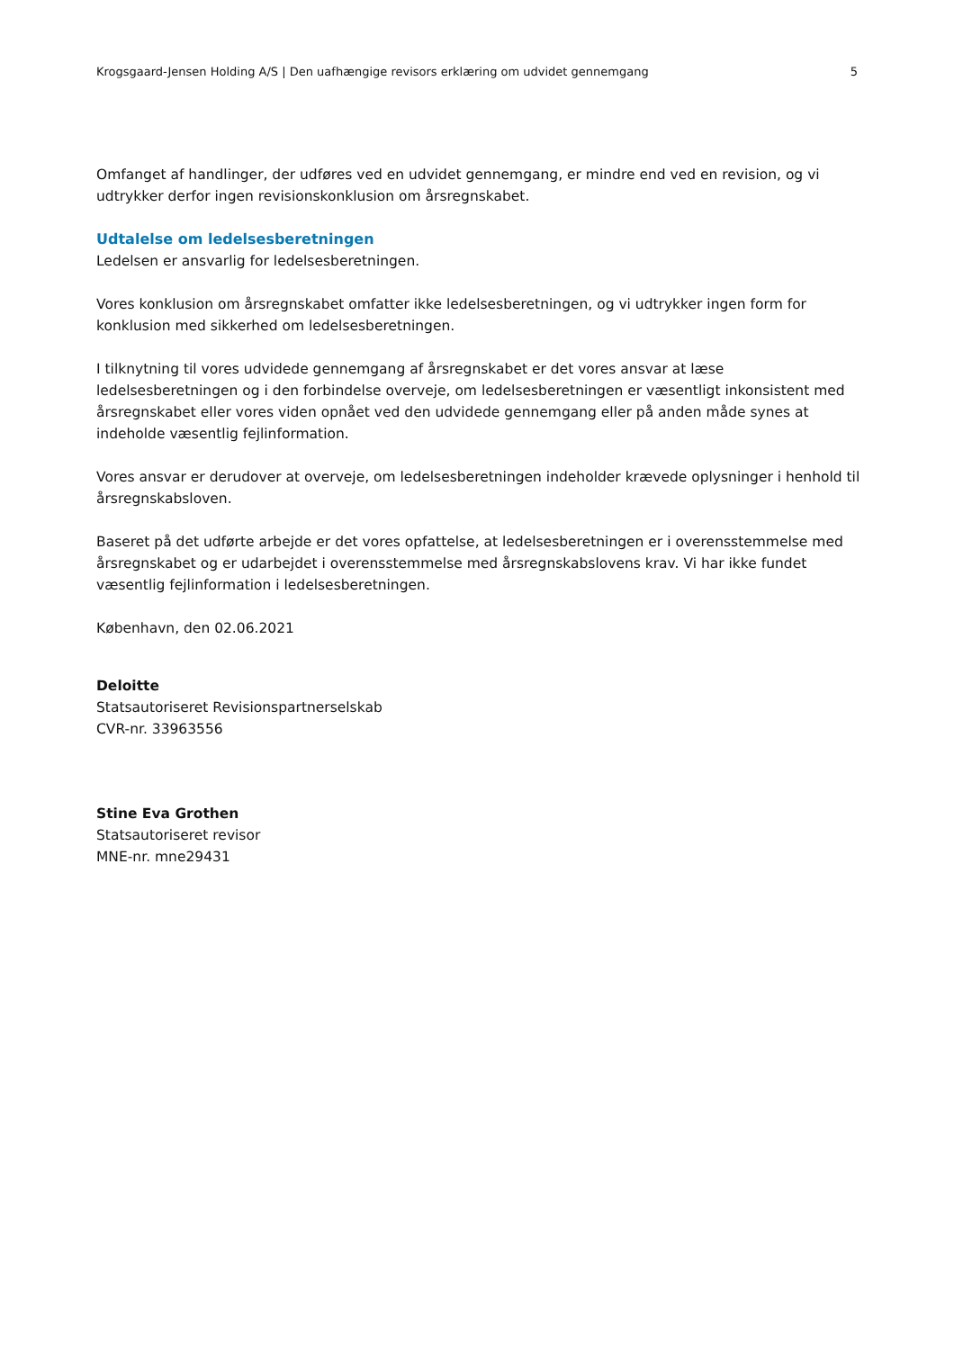Krogsgaard-Jensen Holding A/S | Den uafhængige revisors erklæring om udvidet gennemgang 5
Omfanget af handlinger, der udføres ved en udvidet gennemgang, er mindre end ved en revision, og vi udtrykker derfor ingen revisionskonklusion om årsregnskabet.
Udtalelse om ledelsesberetningen
Ledelsen er ansvarlig for ledelsesberetningen.
Vores konklusion om årsregnskabet omfatter ikke ledelsesberetningen, og vi udtrykker ingen form for konklusion med sikkerhed om ledelsesberetningen.
I tilknytning til vores udvidede gennemgang af årsregnskabet er det vores ansvar at læse ledelsesberetningen og i den forbindelse overveje, om ledelsesberetningen er væsentligt inkonsistent med årsregnskabet eller vores viden opnået ved den udvidede gennemgang eller på anden måde synes at indeholde væsentlig fejlinformation.
Vores ansvar er derudover at overveje, om ledelsesberetningen indeholder krævede oplysninger i henhold til årsregnskabsloven.
Baseret på det udførte arbejde er det vores opfattelse, at ledelsesberetningen er i overensstemmelse med årsregnskabet og er udarbejdet i overensstemmelse med årsregnskabslovens krav. Vi har ikke fundet væsentlig fejlinformation i ledelsesberetningen.
København, den 02.06.2021
Deloitte
Statsautoriseret Revisionspartnerselskab
CVR-nr. 33963556
Stine Eva Grothen
Statsautoriseret revisor
MNE-nr. mne29431